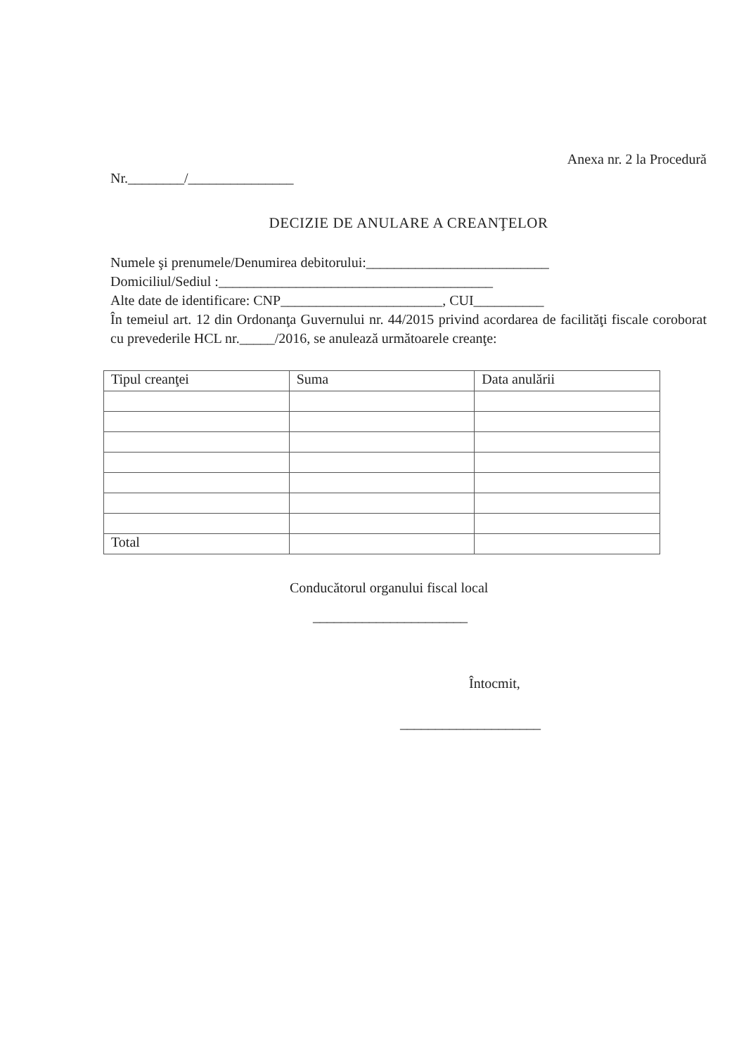Anexa nr. 2 la Procedură
Nr.________/_______________
DECIZIE DE ANULARE A CREANŢELOR
Numele şi prenumele/Denumirea debitorului:__________________________
Domiciliul/Sediul :_______________________________________
Alte date de identificare: CNP_______________________, CUI__________
În temeiul art. 12 din Ordonanţa Guvernului nr. 44/2015 privind acordarea de facilităţi fiscale coroborat cu prevederile HCL nr._____/2016, se anulează următoarele creanţe:
| Tipul creanţei | Suma | Data anulării |
| Total | | |
Conducătorul organului fiscal local
______________________
Întocmit,
____________________